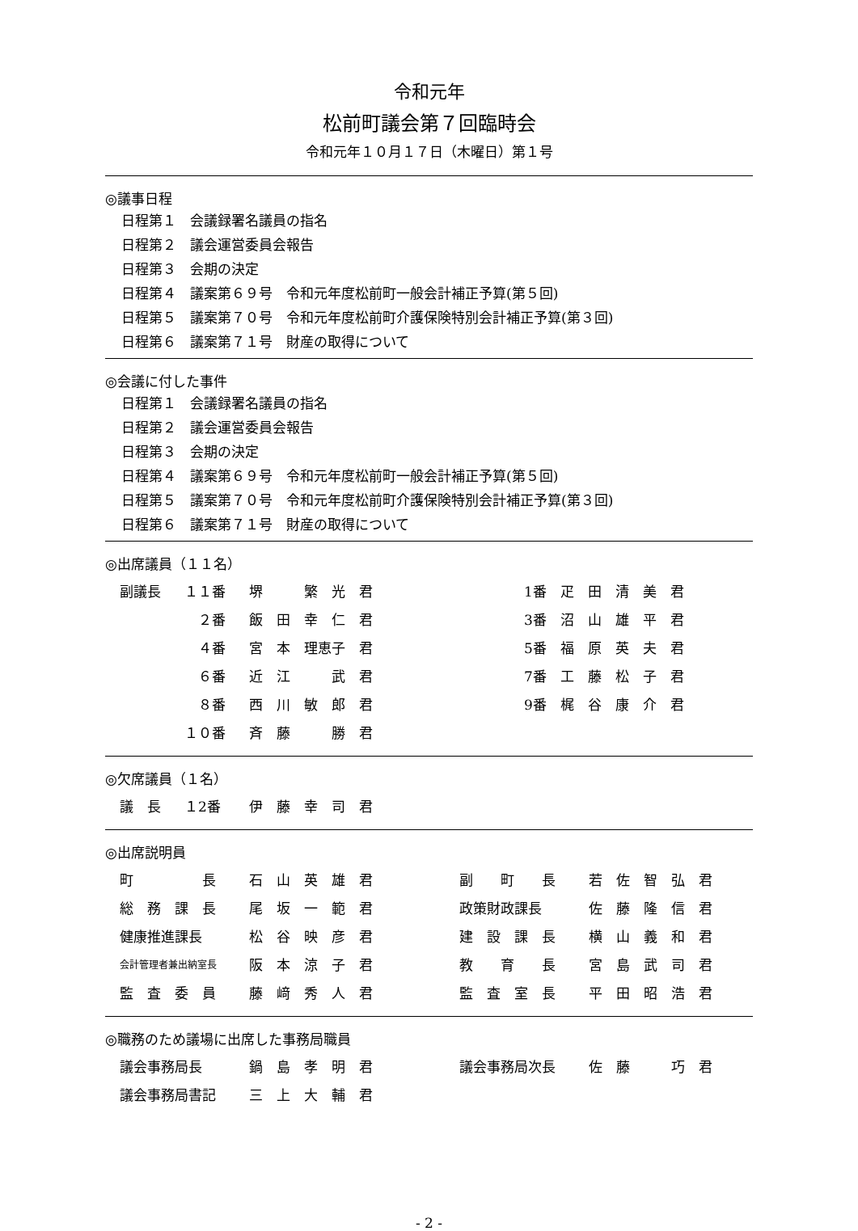令和元年
松前町議会第７回臨時会
令和元年１０月１７日（木曜日）第１号
◎議事日程
日程第１　会議録署名議員の指名
日程第２　議会運営委員会報告
日程第３　会期の決定
日程第４　議案第６９号　令和元年度松前町一般会計補正予算(第５回)
日程第５　議案第７０号　令和元年度松前町介護保険特別会計補正予算(第３回)
日程第６　議案第７１号　財産の取得について
◎会議に付した事件
日程第１　会議録署名議員の指名
日程第２　議会運営委員会報告
日程第３　会期の決定
日程第４　議案第６９号　令和元年度松前町一般会計補正予算(第５回)
日程第５　議案第７０号　令和元年度松前町介護保険特別会計補正予算(第３回)
日程第６　議案第７１号　財産の取得について
◎出席議員（１１名）
| 副議長 | １１番 | 堺 繁 光 君 | | 1番 疋 田 清 美 君 |
| | ２番 | 飯 田 幸 仁 君 | | 3番 沼 山 雄 平 君 |
| | ４番 | 宮 本 理恵子 君 | | 5番 福 原 英 夫 君 |
| | ６番 | 近 江 武 君 | | 7番 工 藤 松 子 君 |
| | ８番 | 西 川 敏 郎 君 | | 9番 梶 谷 康 介 君 |
| | １０番 | 斉 藤 勝 君 | | |
◎欠席議員（１名）
| 議 長 | １2番 | 伊 藤 幸 司 君 |
◎出席説明員
| 町 長 | 石 山 英 雄 君 | 副 町 長 | 若 佐 智 弘 君 |
| 総 務 課 長 | 尾 坂 一 範 君 | 政策財政課長 | 佐 藤 隆 信 君 |
| 健康推進課長 | 松 谷 映 彦 君 | 建 設 課 長 | 横 山 義 和 君 |
| 会計管理者兼出納室長 | 阪 本 涼 子 君 | 教 育 長 | 宮 島 武 司 君 |
| 監 査 委 員 | 藤 﨑 秀 人 君 | 監 査 室 長 | 平 田 昭 浩 君 |
◎職務のため議場に出席した事務局職員
| 議会事務局長 | 鍋 島 孝 明 君 | 議会事務局次長 | 佐 藤 巧 君 |
| 議会事務局書記 | 三 上 大 輔 君 | | |
- 2 -